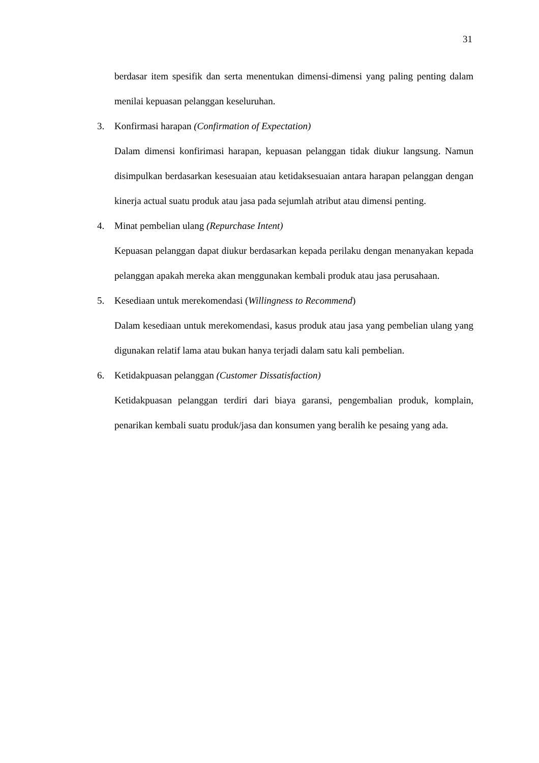31
berdasar item spesifik dan serta menentukan dimensi-dimensi yang paling penting dalam menilai kepuasan pelanggan keseluruhan.
3. Konfirmasi harapan (Confirmation of Expectation)
Dalam dimensi konfirimasi harapan, kepuasan pelanggan tidak diukur langsung. Namun disimpulkan berdasarkan kesesuaian atau ketidaksesuaian antara harapan pelanggan dengan kinerja actual suatu produk atau jasa pada sejumlah atribut atau dimensi penting.
4. Minat pembelian ulang (Repurchase Intent)
Kepuasan pelanggan dapat diukur berdasarkan kepada perilaku dengan menanyakan kepada pelanggan apakah mereka akan menggunakan kembali produk atau jasa perusahaan.
5. Kesediaan untuk merekomendasi (Willingness to Recommend)
Dalam kesediaan untuk merekomendasi, kasus produk atau jasa yang pembelian ulang yang digunakan relatif lama atau bukan hanya terjadi dalam satu kali pembelian.
6. Ketidakpuasan pelanggan (Customer Dissatisfaction)
Ketidakpuasan pelanggan terdiri dari biaya garansi, pengembalian produk, komplain, penarikan kembali suatu produk/jasa dan konsumen yang beralih ke pesaing yang ada.